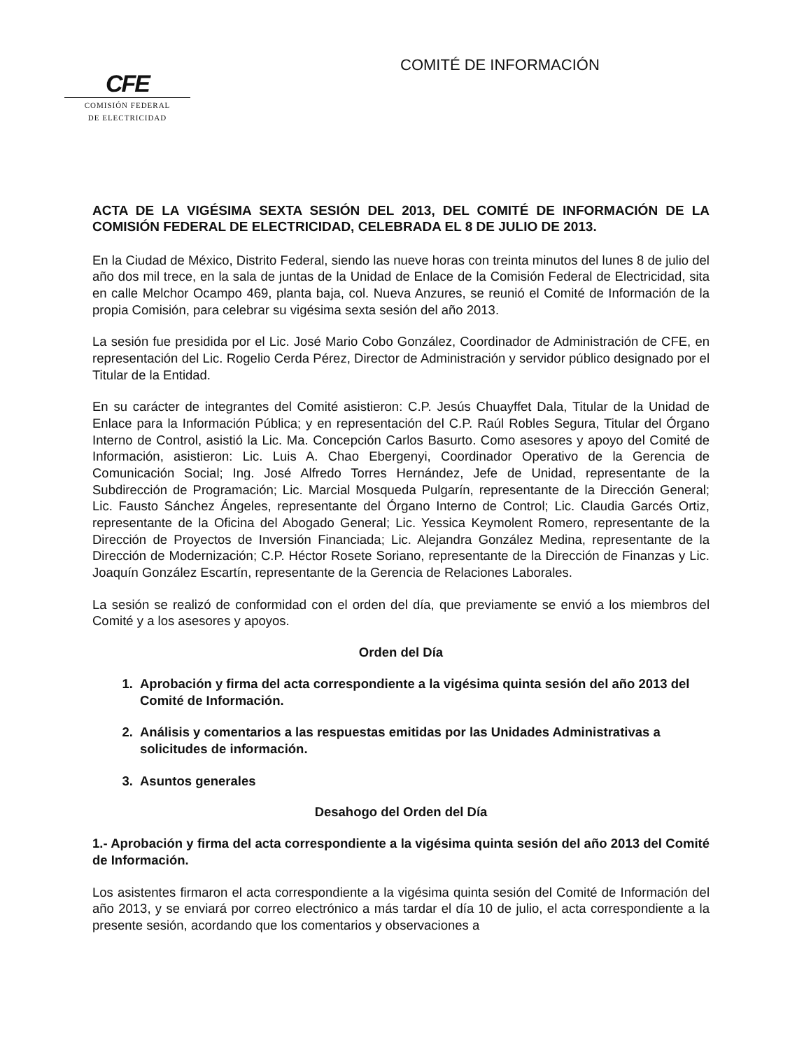CFE
COMISIÓN FEDERAL
DE ELECTRICIDAD
COMITÉ DE INFORMACIÓN
ACTA DE LA VIGÉSIMA SEXTA SESIÓN DEL 2013, DEL COMITÉ DE INFORMACIÓN DE LA COMISIÓN FEDERAL DE ELECTRICIDAD, CELEBRADA EL 8 DE JULIO DE 2013.
En la Ciudad de México, Distrito Federal, siendo las nueve horas con treinta minutos del lunes 8 de julio del año dos mil trece, en la sala de juntas de la Unidad de Enlace de la Comisión Federal de Electricidad, sita en calle Melchor Ocampo 469, planta baja, col. Nueva Anzures, se reunió el Comité de Información de la propia Comisión, para celebrar su vigésima sexta sesión del año 2013.
La sesión fue presidida por el Lic. José Mario Cobo González, Coordinador de Administración de CFE, en representación del Lic. Rogelio Cerda Pérez, Director de Administración y servidor público designado por el Titular de la Entidad.
En su carácter de integrantes del Comité asistieron: C.P. Jesús Chuayffet Dala, Titular de la Unidad de Enlace para la Información Pública; y en representación del C.P. Raúl Robles Segura, Titular del Órgano Interno de Control, asistió la Lic. Ma. Concepción Carlos Basurto. Como asesores y apoyo del Comité de Información, asistieron: Lic. Luis A. Chao Ebergenyi, Coordinador Operativo de la Gerencia de Comunicación Social; Ing. José Alfredo Torres Hernández, Jefe de Unidad, representante de la Subdirección de Programación; Lic. Marcial Mosqueda Pulgarín, representante de la Dirección General; Lic. Fausto Sánchez Ángeles, representante del Órgano Interno de Control; Lic. Claudia Garcés Ortiz, representante de la Oficina del Abogado General; Lic. Yessica Keymolent Romero, representante de la Dirección de Proyectos de Inversión Financiada; Lic. Alejandra González Medina, representante de la Dirección de Modernización; C.P. Héctor Rosete Soriano, representante de la Dirección de Finanzas y Lic. Joaquín González Escartín, representante de la Gerencia de Relaciones Laborales.
La sesión se realizó de conformidad con el orden del día, que previamente se envió a los miembros del Comité y a los asesores y apoyos.
Orden del Día
1. Aprobación y firma del acta correspondiente a la vigésima quinta sesión del año 2013 del Comité de Información.
2. Análisis y comentarios a las respuestas emitidas por las Unidades Administrativas a solicitudes de información.
3. Asuntos generales
Desahogo del Orden del Día
1.- Aprobación y firma del acta correspondiente a la vigésima quinta sesión del año 2013 del Comité de Información.
Los asistentes firmaron el acta correspondiente a la vigésima quinta sesión del Comité de Información del año 2013, y se enviará por correo electrónico a más tardar el día 10 de julio, el acta correspondiente a la presente sesión, acordando que los comentarios y observaciones a